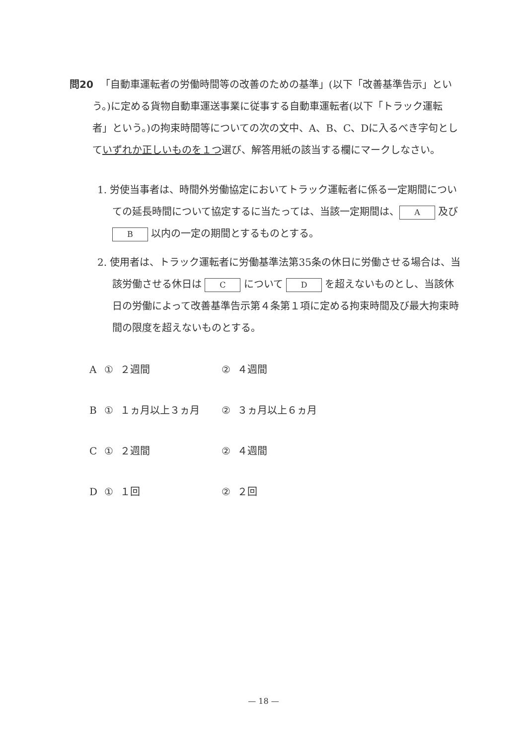問20 「自動車運転者の労働時間等の改善のための基準」(以下「改善基準告示」という。)に定める貨物自動車運送事業に従事する自動車運転者(以下「トラック運転者」という。)の拘束時間等についての次の文中、A、B、C、Dに入るべき字句としていずれか正しいものを１つ選び、解答用紙の該当する欄にマークしなさい。
1. 労使当事者は、時間外労働協定においてトラック運転者に係る一定期間についての延長時間について協定するに当たっては、当該一定期間は、 A 及び B 以内の一定の期間とするものとする。
2. 使用者は、トラック運転者に労働基準法第35条の休日に労働させる場合は、当該労働させる休日は C について D を超えないものとし、当該休日の労働によって改善基準告示第４条第１項に定める拘束時間及び最大拘束時間の限度を超えないものとする。
| A | ① | ２週間 | ② | ４週間 |
| B | ① | １ヵ月以上３ヵ月 | ② | ３ヵ月以上６ヵ月 |
| C | ① | ２週間 | ② | ４週間 |
| D | ① | １回 | ② | ２回 |
— 18 —